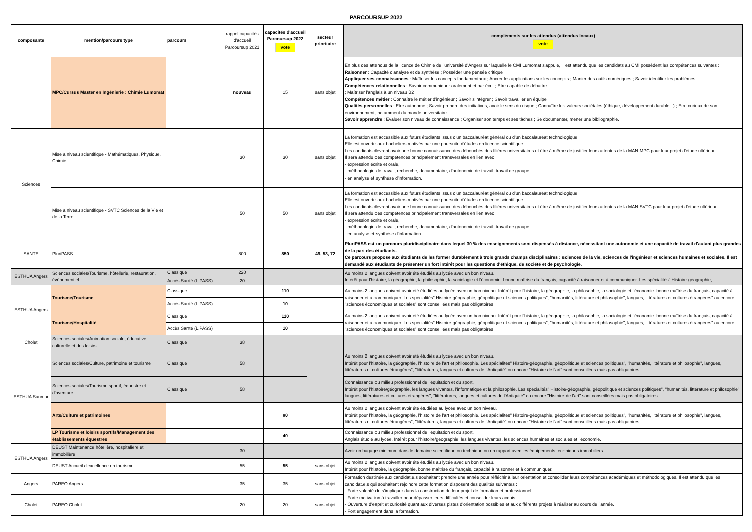PARCOURSUP 2022
| composante | mention/parcours type | parcours | rappel capacités d'accueil Parcoursup 2021 | capacités d'accueil Parcoursup 2022 vote | secteur prioritaire | compléments sur les attendus (attendus locaux) vote |
| --- | --- | --- | --- | --- | --- | --- |
| | MPC/Cursus Master en Ingénierie : Chimie Lumomat | | nouveau | 15 | sans objet | En plus des attendus de la licence de Chimie de l'université d'Angers sur laquelle le CMI Lumomat s'appuie, il est attendu que les candidats au CMI possèdent les compétences suivantes : Raisonner : Capacité d'analyse et de synthèse ; Posséder une pensée critique Appliquer ses connaissances : Maîtriser les concepts fondamentaux ; Ancrer les applications sur les concepts ; Manier des outils numériques ; Savoir identifier les problèmes Compétences relationnelles : Savoir communiquer oralement et par écrit ; Etre capable de débattre ; Maîtriser l'anglais à un niveau B2 Compétences métier : Connaître le métier d'ingénieur ; Savoir s'intégrer ; Savoir travailler en équipe Qualités personnelles : Etre autonome ; Savoir prendre des initiatives, avoir le sens du risque ; Connaître les valeurs sociétales (éthique, développement durable...) ; Etre curieux de son environnement, notamment du monde universitaire Savoir apprendre : Evaluer son niveau de connaissance ; Organiser son temps et ses tâches ; Se documenter, mener une bibliographie. |
| Sciences | Mise à niveau scientifique - Mathématiques, Physique, Chimie | | 30 | 30 | sans objet | La formation est accessible aux futurs étudiants issus d'un baccalauréat général ou d'un baccalauréat technologique. Elle est ouverte aux bacheliers motivés par une poursuite d'études en licence scientifique. Les candidats devront avoir une bonne connaissance des débouchés des filières universitaires et être à même de justifier leurs attentes de la MAN-MPC pour leur projet d'étude ultérieur. Il sera attendu des compétences principalement transversales en lien avec : - expression écrite et orale, - méthodologie de travail, recherche, documentaire, d'autonomie de travail, travail de groupe, - en analyse et synthèse d'information. |
| | Mise à niveau scientifique - SVTC Sciences de la Vie et de la Terre | | 50 | 50 | sans objet | La formation est accessible aux futurs étudiants issus d'un baccalauréat général ou d'un baccalauréat technologique. Elle est ouverte aux bacheliers motivés par une poursuite d'études en licence scientifique. Les candidats devront avoir une bonne connaissance des débouchés des filières universitaires et être à même de justifier leurs attentes de la MAN-SVTC pour leur projet d'étude ultérieur. Il sera attendu des compétences principalement transversales en lien avec : - expression écrite et orale, - méthodologie de travail, recherche, documentaire, d'autonomie de travail, travail de groupe, - en analyse et synthèse d'information. |
| SANTE | PluriPASS | | 800 | 850 | 49, 53, 72 | PluriPASS est un parcours pluridisciplinaire dans lequel 30 % des enseignements sont dispensés à distance, nécessitant une autonomie et une capacité de travail d'autant plus grandes de la part des étudiants. Ce parcours propose aux étudiants de les former durablement à trois grands champs disciplinaires : sciences de la vie, sciences de l'ingénieur et sciences humaines et sociales. Il est demandé aux étudiants de présenter un fort intérêt pour les questions d'éthique, de société et de psychologie. |
| ESTHUA Angers | Sciences sociales/Tourisme, hôtellerie, restauration, événementiel | Classique | 220 | | | Au moins 2 langues doivent avoir été étudiés au lycée avec un bon niveau. Intérêt pour l'histoire, la géographie, la philosophie, la sociologie et l'économie. bonne maîtrise du français, capacité à raisonner et à communiquer. Les spécialités" Histoire-géographie, |
| | | Accès Santé (L.PASS) | 20 | | | |
| ESTHUA Angers | Tourisme/Tourisme | Classique | | 110 | | Au moins 2 langues doivent avoir été étudiées au lycée avec un bon niveau. Intérêt pour l'histoire, la géographie, la philosophie, la sociologie et l'économie. bonne maîtrise du français, capacité à raisonner et à communiquer. Les spécialités" Histoire-géographie, géopolitique et sciences politiques", "humanités, littérature et philosophie", langues, littératures et cultures étrangères" ou encore "sciences économiques et sociales" sont conseillées mais pas obligatoires |
| | | Accès Santé (L.PASS) | | 10 | | |
| | Tourisme/Hospitalité | Classique | | 110 | | Au moins 2 langues doivent avoir été étudiées au lycée avec un bon niveau. Intérêt pour l'histoire, la géographie, la philosophie, la sociologie et l'économie. bonne maîtrise du français, capacité à raisonner et à communiquer. Les spécialités" Histoire-géographie, géopolitique et sciences politiques", "humanités, littérature et philosophie", langues, littératures et cultures étrangères" ou encore "sciences économiques et sociales" sont conseillées mais pas obligatoires |
| | | Accès Santé (L.PASS) | | 10 | | |
| Cholet | Sciences sociales/Animation sociale, éducative, culturelle et des loisirs | Classique | 38 | | | |
| ESTHUA Saumur | Sciences sociales/Culture, patrimoine et tourisme | Classique | 58 | | | Au moins 2 langues doivent avoir été étudiés au lycée avec un bon niveau. Intérêt pour l'histoire, la géographie, l'histoire de l'art et philosophie. Les spécialités" Histoire-géographie, géopolitique et sciences politiques", "humanités, littérature et philosophie", langues, littératures et cultures étrangères", "littératures, langues et cultures de l'Antiquité" ou encore "Histoire de l'art" sont conseillées mais pas obligatoires. |
| | Sciences sociales/Tourisme sportif, équestre et d'aventure | Classique | 58 | | | Connaissance du milieu professionnel de l'équitation et du sport. Intérêt pour l'histoire/géographie, les langues vivantes, l'informatique et la philosophie. Les spécialités" Histoire-géographie, géopolitique et sciences politiques", "humanités, littérature et philosophie", langues, littératures et cultures étrangères", "littératures, langues et cultures de l'Antiquité" ou encore "Histoire de l'art" sont conseillées mais pas obligatoires. |
| | Arts/Culture et patrimoines | | | 80 | | Au moins 2 langues doivent avoir été étudiées au lycée avec un bon niveau. Intérêt pour l'histoire, la géographie, l'histoire de l'art et philosophie. Les spécialités" Histoire-géographie, géopolitique et sciences politiques", "humanités, littérature et philosophie", langues, littératures et cultures étrangères", "littératures, langues et cultures de l'Antiquité" ou encore "Histoire de l'art" sont conseillées mais pas obligatoires. |
| | LP Tourisme et loisirs sportifs/Management des établissements équestres | | | 40 | | Connaissance du milieu professionnel de l'équitation et du sport. Anglais étudié au lycée. Intérêt pour l'histoire/géographie, les langues vivantes, les sciences humaines et sociales et l'économie. |
| ESTHUA Angers | DEUST Maintenance hôtelière, hospitalière et immobilière | | 30 | | | Avoir un bagage minimum dans le domaine scientifique ou technique ou en rapport avec les équipements techniques immobiliers. |
| | DEUST Accueil d'excellence en tourisme | | 55 | 55 | sans objet | Au moins 2 langues doivent avoir été étudiés au lycée avec un bon niveau. Intérêt pour l'histoire, la géographie, bonne maîtrise du français, capacité à raisonner et à communiquer. |
| Angers | PAREO Angers | | 35 | 35 | sans objet | Formation destinée aux candidat.e.s souhaitant prendre une année pour réfléchir à leur orientation et consolider leurs compétences académiques et méthodologiques. Il est attendu que les candidat.e.s qui souhaitent rejoindre cette formation disposent des qualités suivantes : - Forte volonté de s'impliquer dans la construction de leur projet de formation et professionnel - Forte motivation à travailler pour dépasser leurs difficultés et consolider leurs acquis. - Ouverture d'esprit et curiosité quant aux diverses pistes d'orientation possibles et aux différents projets à réaliser au cours de l'année. - Fort engagement dans la formation. |
| Cholet | PAREO Cholet | | 20 | 20 | sans objet | |